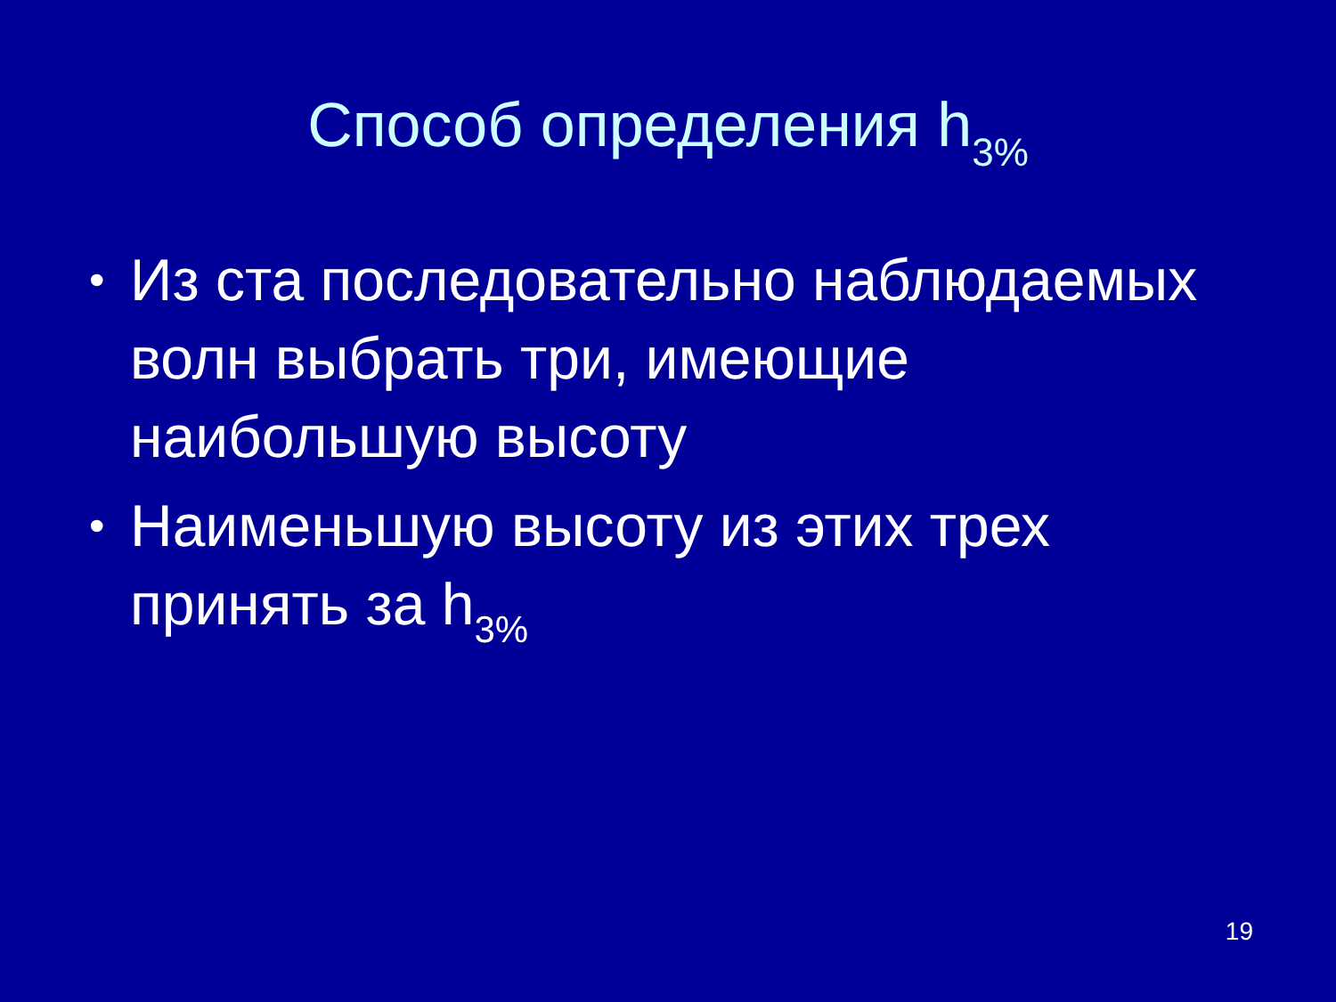Способ определения h<sub>3%</sub>
• Из ста последовательно наблюдаемых волн выбрать три, имеющие наибольшую высоту
• Наименьшую высоту из этих трех принять за h<sub>3%</sub>
19